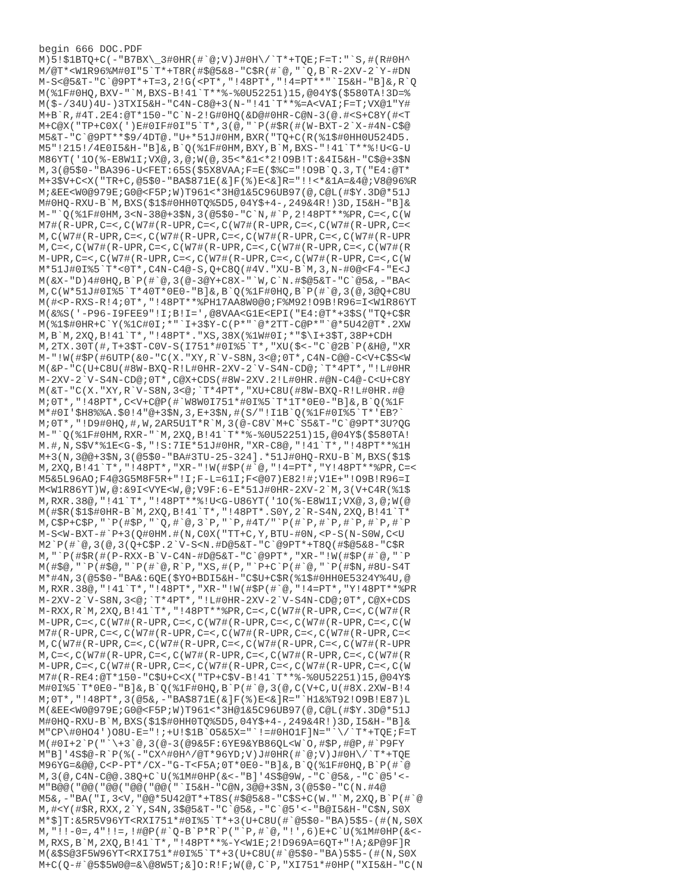begin 666 DOC.PDF
M)5!$1BTQ+C(-"B7BX\_3#0HR(#`@;V)J#0H\/`T*+TQE;F=T:"`S,#(R#0H^
M/@T*<W1R96%M#0I"5`T*+T8R(#$@5&8-"C$R(#`@,"`Q,B`R-2XV-2`Y-#DN
M-S<@5&T-"C`@9PT*+T=3,2!G(<PT*,"!48PT*,"!4=PT**"`I5&H-"B]&,R`Q
M(%1F#0HQ,BXV-"`M,BXS-B!41`T**%-%0U52251)15,@04Y$($580TA!3D=%
M($-/34U)4U-)3TXI5&H-"C4N-C8@+3(N-"!41`T**%=A<VAI;F=T;VX@1"Y#
M+B`R,#4T.2E4:@T*150-"C`N-2!G#0HQ(&D@#0HR-C@N-3(@.#<S+C8Y(#<T
M+C@X("TP+C0X(')E#0IF#0I"5`T*,3(@,"`P(#$R(#(W-BXT-2`X-#4N-C$@
M5&T-"C`@9PT**$9/4DT@."U+*51J#0HM,BXR("TQ+C(R(%1$#0HH0U524D5.
M5"!215!/4E0I5&H-"B]&,B`Q(%1F#0HM,BXY,B`M,BXS-"!41`T**%!U<G-U
M86YT('1O(%-E8W1I;VX@,3,@;W(@,35<*&1<*2!O9B!T:&4I5&H-"C$@+3$N
M,3(@5$0-"BA396-U<FET:65S($5X8VAA;F=E($%C="!O9B`Q.3,T("E4:@T*
M+3$V+C<X("TR+C,@5$0-"BA$871E(&]F(%)E<&]R="!!<*&1A=&4@;V8@96%R
M;&EE<W0@979E;G0@<F5P;W)T961<*3H@1&5C96UB97(@,C@L(#$Y.3D@*51J
M#0HQ-RXU-B`M,BXS($1$#0HH0TQ%5D5,04Y$+4-,249&4R!)3D,I5&H-"B]&
M-"`Q(%1F#0HM,3<N-38@+3$N,3(@5$0-"C`N,#`P,2!48PT**%PR,C=<,C(W
M7#(R-UPR,C=<,C(W7#(R-UPR,C=<,C(W7#(R-UPR,C=<,C(W7#(R-UPR,C=<
M,C(W7#(R-UPR,C=<,C(W7#(R-UPR,C=<,C(W7#(R-UPR,C=<,C(W7#(R-UPR
M,C=<,C(W7#(R-UPR,C=<,C(W7#(R-UPR,C=<,C(W7#(R-UPR,C=<,C(W7#(R
M-UPR,C=<,C(W7#(R-UPR,C=<,C(W7#(R-UPR,C=<,C(W7#(R-UPR,C=<,C(W
M*51J#0I%5`T*<0T*,C4N-C4@-S,Q+C8Q(#4V."XU-B`M,3,N-#0@<F4-"E<J
M(&X-"D)4#0HQ,B`P(#`@,3(@-3@Y+C8X-"`W,C`N.#$@5&T-"C`@5&,-"BA<
M,C(W*51J#0I%5`T*40T*0E0-"B]&,B`Q(%1F#0HQ,B`P(#`@,3(@,3@Q+C8U
M(#<P-RXS-R!4;0T*,"!48PT**%PH17AA8W0@0;F%M92!O9B!R96=I<W1R86YT
M(&%S('-P96-I9FEE9"!I;B!I=',@8VAA<G1E<EPI("E4:@T*+3$S("TQ+C$R
M(%1$#0HR+C`Y(%1C#0I;*"`I+3$Y-C(P*"`@*2TT-C@P*"`@*5U42@T*.2XW
M,B`M,2XQ,B!41`T*,"!48PT*."XS,38X(%1W#0I;*"$\I+3$T,38P+CDH
M,2TX.30T(#,T+3$T-C0V-S(I751*#0I%5`T*,"XU($<-"C`@2B`P(&H@,"XR
M-"!W(#$P(#6UTP(&0-"C(X."XY,R`V-S8N,3<@;0T*,C4N-C@@-C<V+C$S<W
M(&P-"C(U+C8U(#8W-BXQ-R!L#0HR-2XV-2`V-S4N-CD@;`T*4PT*,"!L#0HR
M-2XV-2`V-S4N-CD@;0T*,C@X+CDS(#8W-2XV.2!L#0HR.#@N-C4@-C<U+C8Y
M(&T-"C(X."XY,R`V-S8N,3<@;`T*4PT*,"XU+C8U(#8W-BXQ-R!L#0HR.#@
M;0T*,"!48PT*,C<V+C@P(#`W8W0I751*#0I%5`T*1T*0E0-"B]&,B`Q(%1F
M*#0I'$H8%%A.$0!4"@+3$N,3,E+3$N,#(S/"!I1B`Q(%1F#0I%5`T*'EB?`
M;0T*,"!D9#0HQ,#,W,2AR5U1T*R`M,3(@-C8V`M+C`S5&T-"C`@9PT*3U?QG
M-"`Q(%1F#0HM,RXR-"`M,2XQ,B!41`T**%-%0U52251)15,@04Y$($580TA!
M.#,N,S$V*%1E<G-$,"!S:7IE*51J#0HR,"XR-C8@,"!41`T*,"!48PT**%1H
M+3(N,3@@+3$N,3(@5$0-"BA#3TU-25-324].*51J#0HQ-RXU-B`M,BXS($1$
M,2XQ,B!41`T*,"!48PT*,"XR-"!W(#$P(#`@,"!4=PT*,"Y!48PT**%PR,C=<
M5&5L96AO;F4@3G5M8F5R+"!I;F-L=61I;F<@07)E82!#;V1E+"!O9B!R96=I
M<W1R86YT)W,@:&9I<VYE<W,@;V9F:6-E*51J#0HR-2XV-2`M,3(V+C4R(%1$
M,RXR.38@,"!41`T*,"!48PT**%!U<G-U86YT('1O(%-E8W1I;VX@,3,@;W(@
M(#$R($1$#0HR-B`M,2XQ,B!41`T*,"!48PT*.S0Y,2`R-S4N,2XQ,B!41`T*
M,C$P+C$P,"`P(#$P,"`Q,#`@,3`P,"`P,#4T/"`P(#`P,#`P,#`P,#`P,#`P
M-S<W-BXT-#`P+3(Q#0HM.#(N,C0X("TT+C,Y,BTU-#0N,<P-S(N-S0W,C<U
M2`P(#`@,3(@,3(Q+C$P.2`V-S<N.#D@5&T-"C`@9PT*+T8Q(#$@5&8-"C$R
M,"`P(#$R(#(P-RXX-B`V-C4N-#D@5&T-"C`@9PT*,"XR-"!W(#$P(#`@,"`P
M(#$@,"`P(#$@,"`P(#`@,R`P,"XS,#(P,"`P+C`P(#`@,"`P(#$N,#8U-S4T
M*#4N,3(@5$0-"BA&:6QE($YO+BDI5&H-"C$U+C$R(%1$#0HH0E5324Y%4U,@
M,RXR.38@,"!41`T*,"!48PT*,"XR-"!W(#$P(#`@,"!4=PT*,"Y!48PT**%PR
M-2XV-2`V-S8N,3<@;`T*4PT*,"!L#0HR-2XV-2`V-S4N-CD@;0T*,C@X+CDS
M-RXX,R`M,2XQ,B!41`T*,"!48PT**%PR,C=<,C(W7#(R-UPR,C=<,C(W7#(R
M-UPR,C=<,C(W7#(R-UPR,C=<,C(W7#(R-UPR,C=<,C(W7#(R-UPR,C=<,C(W
M7#(R-UPR,C=<,C(W7#(R-UPR,C=<,C(W7#(R-UPR,C=<,C(W7#(R-UPR,C=<
M,C(W7#(R-UPR,C=<,C(W7#(R-UPR,C=<,C(W7#(R-UPR,C=<,C(W7#(R-UPR
M,C=<,C(W7#(R-UPR,C=<,C(W7#(R-UPR,C=<,C(W7#(R-UPR,C=<,C(W7#(R
M-UPR,C=<,C(W7#(R-UPR,C=<,C(W7#(R-UPR,C=<,C(W7#(R-UPR,C=<,C(W
M7#(R-RE4:@T*150-"C$U+C<X("TP+C$V-B!41`T**%-%0U52251)15,@04Y$
M#0I%5`T*0E0-"B]&,B`Q(%1F#0HQ,B`P(#`@,3(@,C(V+C,U(#8X.2XW-B!4
M;0T*,"!48PT*,3(@5&,-"BA$871E(&]F(%)E<&]R="`H1&%T92!O9B!E87)L
M(&EE<W0@979E;G0@<F5P;W)T961<*3H@1&5C96UB97(@,C@L(#$Y.3D@*51J
M#0HQ-RXU-B`M,BXS($1$#0HH0TQ%5D5,04Y$+4-,249&4R!)3D,I5&H-"B]&
M"CP\#0HO4')O8U-E="!;+U!$1B`O5&5X="`!=#0HO1F]N="`\/`T*+TQE;F=T
M(#0I+2`P("`\+3`@,3(@-3(@9&5F:6YE9&YB86QL<W`O,#$P,#@P,#`P9FY
M"B]'4S$@-R`P(%(-"CX^#0H^/@T*96YD;V)J#0HR(#`@;V)J#0H\/`T*+TQE
M96YG=&@@,C<P-PT*/CX-"G-T<F5A;0T*0E0-"B]&,B`Q(%1F#0HQ,B`P(#`@
M,3(@,C4N-C@@.38Q+C`U(%1M#0HP(&<-"B]'4S$@9W,-"C`@5&,-"C`@5'<-
M"B@@("@@("@@("@@("@@("`I5&H-"C@N,3@@+3$N,3(@5$0-"C(N.#4@
M5&,-"BA("I,3<V,"@@*5U42@T*+T8S(#$@5&8-"C$S+C(W."`M,2XQ,B`P(#`@
M,#<Y(#$R,RXX,2`Y,S4N,3$@5&T-"C`@5&,-"C`@5'<-"B@I5&H-"C$N,S0X
M*$]T:&5R5V96YT<RXI751*#0I%5`T*+3(U+C8U(#`@5$0-"BA)5$5-(#(N,S0X
M,"!!-0=,4"!!=,!#@P(#`Q-B`P*R`P("`P,#`@,"!',6)E+C`U(%1M#0HP(&<-
M,RXS,B`M,2XQ,B!41`T*,"!48PT**%-Y<W1E;2!D969A=6QT+"!A;&P@9F]R
M(&$S@3F5W96YT<RXI751*#0I%5`T*+3(U+C8U(#`@5$0-"BA)5$5-(#(N,S0X
M+C(Q-#`@5$5W0@=&\@8W5T;&]O:R!F;W(@,C`P,"XI751*#0HP("XI5&H-"C(N